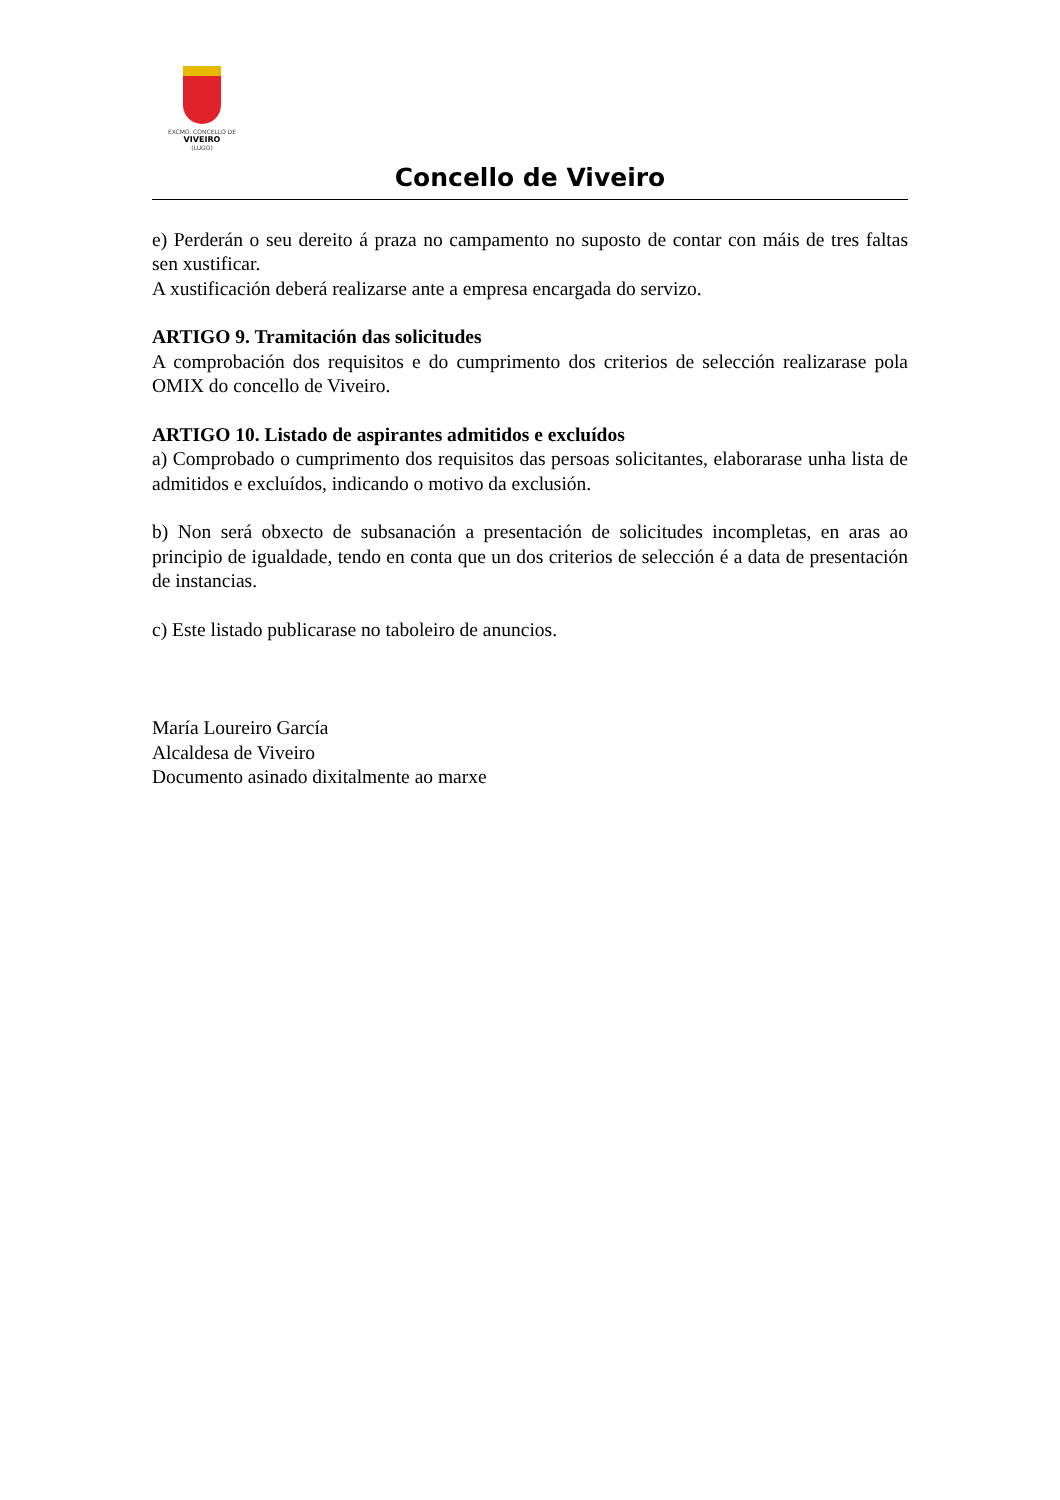EXCMO. CONCELLO DE
VIVEIRO
(LUGO)
Concello de Viveiro
e) Perderán o seu dereito á praza no campamento no suposto de contar con máis de tres faltas sen xustificar.
A xustificación deberá realizarse ante a empresa encargada do servizo.
ARTIGO 9. Tramitación das solicitudes
A comprobación dos requisitos e do cumprimento dos criterios de selección realizarase pola OMIX do concello de Viveiro.
ARTIGO 10. Listado de aspirantes admitidos e excluídos
a) Comprobado o cumprimento dos requisitos das persoas solicitantes, elaborarase unha lista de admitidos e excluídos, indicando o motivo da exclusión.
b) Non será obxecto de subsanación a presentación de solicitudes incompletas, en aras ao principio de igualdade, tendo en conta que un dos criterios de selección é a data de presentación de instancias.
c) Este listado publicarase no taboleiro de anuncios.
María Loureiro García
Alcaldesa de Viveiro
Documento asinado dixitalmente ao marxe